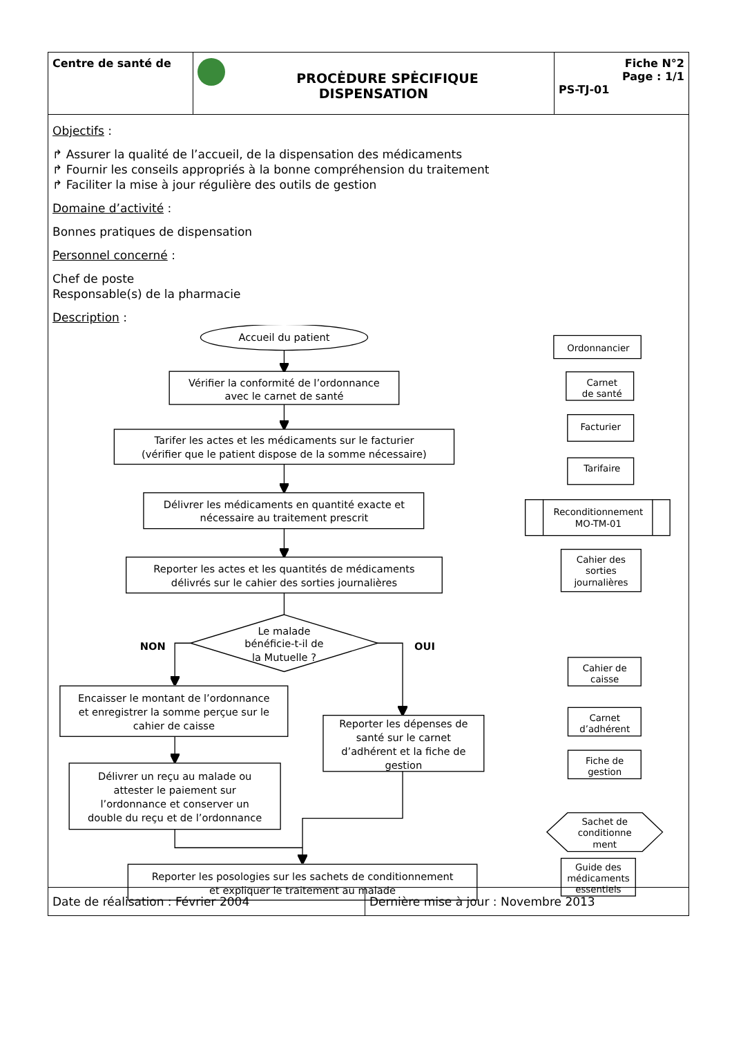| Centre de santé de | PROCĖDURE SPĖCIFIQUE DISPENSATION | Fiche N°2 Page : 1/1 PS-TJ-01 |
Objectifs :
↱ Assurer la qualité de l’accueil, de la dispensation des médicaments
↱ Fournir les conseils appropriés à la bonne compréhension du traitement
↱ Faciliter la mise à jour régulière des outils de gestion
Domaine d’activité :
Bonnes pratiques de dispensation
Personnel concerné :
Chef de poste
Responsable(s) de la pharmacie
Description :
Accueil du patient
Vérifier la conformité de l’ordonnance
avec le carnet de santé
Tarifer les actes et les médicaments sur le facturier
(vérifier que le patient dispose de la somme nécessaire)
Délivrer les médicaments en quantité exacte et
nécessaire au traitement prescrit
Reporter les actes et les quantités de médicaments
délivrés sur le cahier des sorties journalières
Le malade
bénéficie-t-il de
la Mutuelle ?
NON
OUI
Encaisser le montant de l’ordonnance
et enregistrer la somme perçue sur le
cahier de caisse
Délivrer un reçu au malade ou
attester le paiement sur
l’ordonnance et conserver un
double du reçu et de l’ordonnance
Reporter les dépenses de
santé sur le carnet
d’adhérent et la fiche de
gestion
Reporter les posologies sur les sachets de conditionnement
et expliquer le traitement au malade
Ordonnancier
Carnet
de santé
Facturier
Tarifaire
Reconditionnement
MO-TM-01
Cahier des
sorties
journalières
Cahier de
caisse
Carnet
d’adhérent
Fiche de
gestion
Sachet de
conditionne
ment
Guide des
médicaments
essentiels
| Date de réalisation : Février 2004 | Dernière mise à jour : Novembre 2013 |